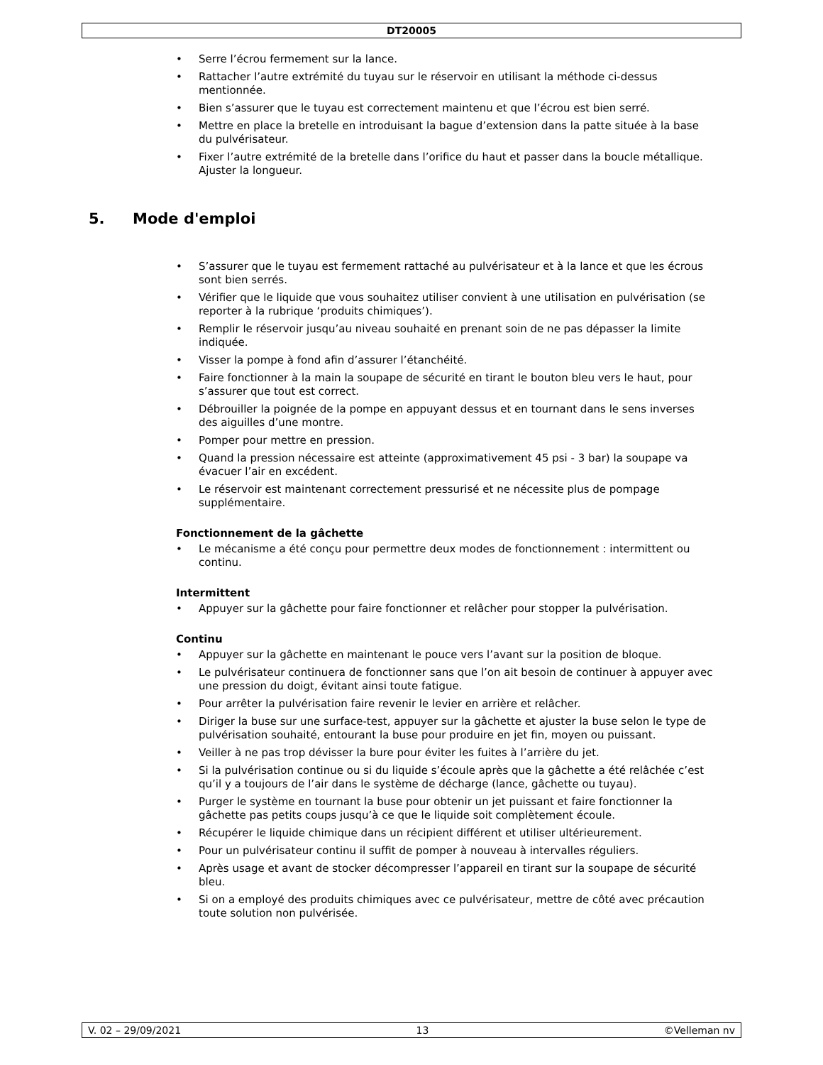DT20005
• Serre l’écrou fermement sur la lance.
• Rattacher l’autre extrémité du tuyau sur le réservoir en utilisant la méthode ci-dessus mentionnée.
• Bien s’assurer que le tuyau est correctement maintenu et que l’écrou est bien serré.
• Mettre en place la bretelle en introduisant la bague d’extension dans la patte située à la base du pulvérisateur.
• Fixer l’autre extrémité de la bretelle dans l’orifice du haut et passer dans la boucle métallique. Ajuster la longueur.
5. Mode d'emploi
• S’assurer que le tuyau est fermement rattaché au pulvérisateur et à la lance et que les écrous sont bien serrés.
• Vérifier que le liquide que vous souhaitez utiliser convient à une utilisation en pulvérisation (se reporter à la rubrique ‘produits chimiques’).
• Remplir le réservoir jusqu’au niveau souhaité en prenant soin de ne pas dépasser la limite indiquée.
• Visser la pompe à fond afin d’assurer l’étanchéité.
• Faire fonctionner à la main la soupape de sécurité en tirant le bouton bleu vers le haut, pour s’assurer que tout est correct.
• Débrouiller la poignée de la pompe en appuyant dessus et en tournant dans le sens inverses des aiguilles d’une montre.
• Pomper pour mettre en pression.
• Quand la pression nécessaire est atteinte (approximativement 45 psi - 3 bar) la soupape va évacuer l’air en excédent.
• Le réservoir est maintenant correctement pressurisé et ne nécessite plus de pompage supplémentaire.
Fonctionnement de la gâchette
• Le mécanisme a été conçu pour permettre deux modes de fonctionnement : intermittent ou continu.
Intermittent
• Appuyer sur la gâchette pour faire fonctionner et relâcher pour stopper la pulvérisation.
Continu
• Appuyer sur la gâchette en maintenant le pouce vers l’avant sur la position de bloque.
• Le pulvérisateur continuera de fonctionner sans que l’on ait besoin de continuer à appuyer avec une pression du doigt, évitant ainsi toute fatigue.
• Pour arrêter la pulvérisation faire revenir le levier en arrière et relâcher.
• Diriger la buse sur une surface-test, appuyer sur la gâchette et ajuster la buse selon le type de pulvérisation souhaité, entourant la buse pour produire en jet fin, moyen ou puissant.
• Veiller à ne pas trop dévisser la bure pour éviter les fuites à l’arrière du jet.
• Si la pulvérisation continue ou si du liquide s’écoule après que la gâchette a été relâchée c’est qu’il y a toujours de l’air dans le système de décharge (lance, gâchette ou tuyau).
• Purger le système en tournant la buse pour obtenir un jet puissant et faire fonctionner la gâchette pas petits coups jusqu’à ce que le liquide soit complètement écoule.
• Récupérer le liquide chimique dans un récipient différent et utiliser ultérieurement.
• Pour un pulvérisateur continu il suffit de pomper à nouveau à intervalles réguliers.
• Après usage et avant de stocker décompresser l’appareil en tirant sur la soupape de sécurité bleu.
• Si on a employé des produits chimiques avec ce pulvérisateur, mettre de côté avec précaution toute solution non pulvérisée.
V. 02 – 29/09/2021 13 ©Velleman nv